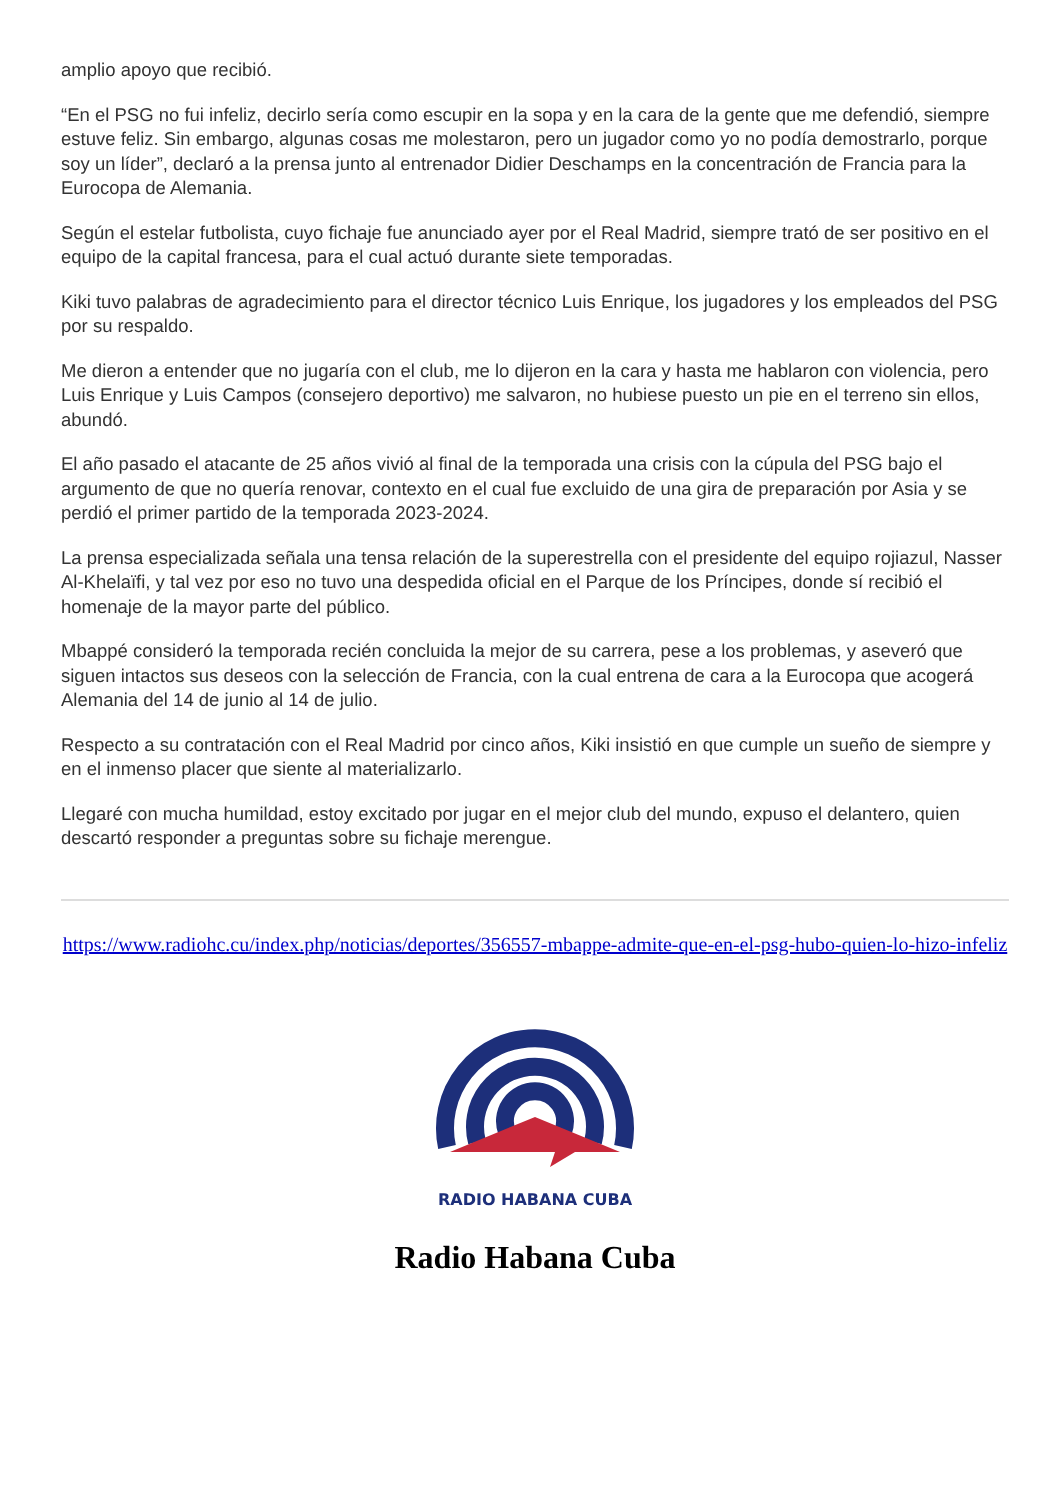amplio apoyo que recibió.
“En el PSG no fui infeliz, decirlo sería como escupir en la sopa y en la cara de la gente que me defendió, siempre estuve feliz. Sin embargo, algunas cosas me molestaron, pero un jugador como yo no podía demostrarlo, porque soy un líder”, declaró a la prensa junto al entrenador Didier Deschamps en la concentración de Francia para la Eurocopa de Alemania.
Según el estelar futbolista, cuyo fichaje fue anunciado ayer por el Real Madrid, siempre trató de ser positivo en el equipo de la capital francesa, para el cual actuó durante siete temporadas.
Kiki tuvo palabras de agradecimiento para el director técnico Luis Enrique, los jugadores y los empleados del PSG por su respaldo.
Me dieron a entender que no jugaría con el club, me lo dijeron en la cara y hasta me hablaron con violencia, pero Luis Enrique y Luis Campos (consejero deportivo) me salvaron, no hubiese puesto un pie en el terreno sin ellos, abundó.
El año pasado el atacante de 25 años vivió al final de la temporada una crisis con la cúpula del PSG bajo el argumento de que no quería renovar, contexto en el cual fue excluido de una gira de preparación por Asia y se perdió el primer partido de la temporada 2023-2024.
La prensa especializada señala una tensa relación de la superestrella con el presidente del equipo rojiazul, Nasser Al-Khelaïfi, y tal vez por eso no tuvo una despedida oficial en el Parque de los Príncipes, donde sí recibió el homenaje de la mayor parte del público.
Mbappé consideró la temporada recién concluida la mejor de su carrera, pese a los problemas, y aseveró que siguen intactos sus deseos con la selección de Francia, con la cual entrena de cara a la Eurocopa que acogerá Alemania del 14 de junio al 14 de julio.
Respecto a su contratación con el Real Madrid por cinco años, Kiki insistió en que cumple un sueño de siempre y en el inmenso placer que siente al materializarlo.
Llegaré con mucha humildad, estoy excitado por jugar en el mejor club del mundo, expuso el delantero, quien descartó responder a preguntas sobre su fichaje merengue.
https://www.radiohc.cu/index.php/noticias/deportes/356557-mbappe-admite-que-en-el-psg-hubo-quien-lo-hizo-infeliz
RADIO HABANA CUBA
Radio Habana Cuba